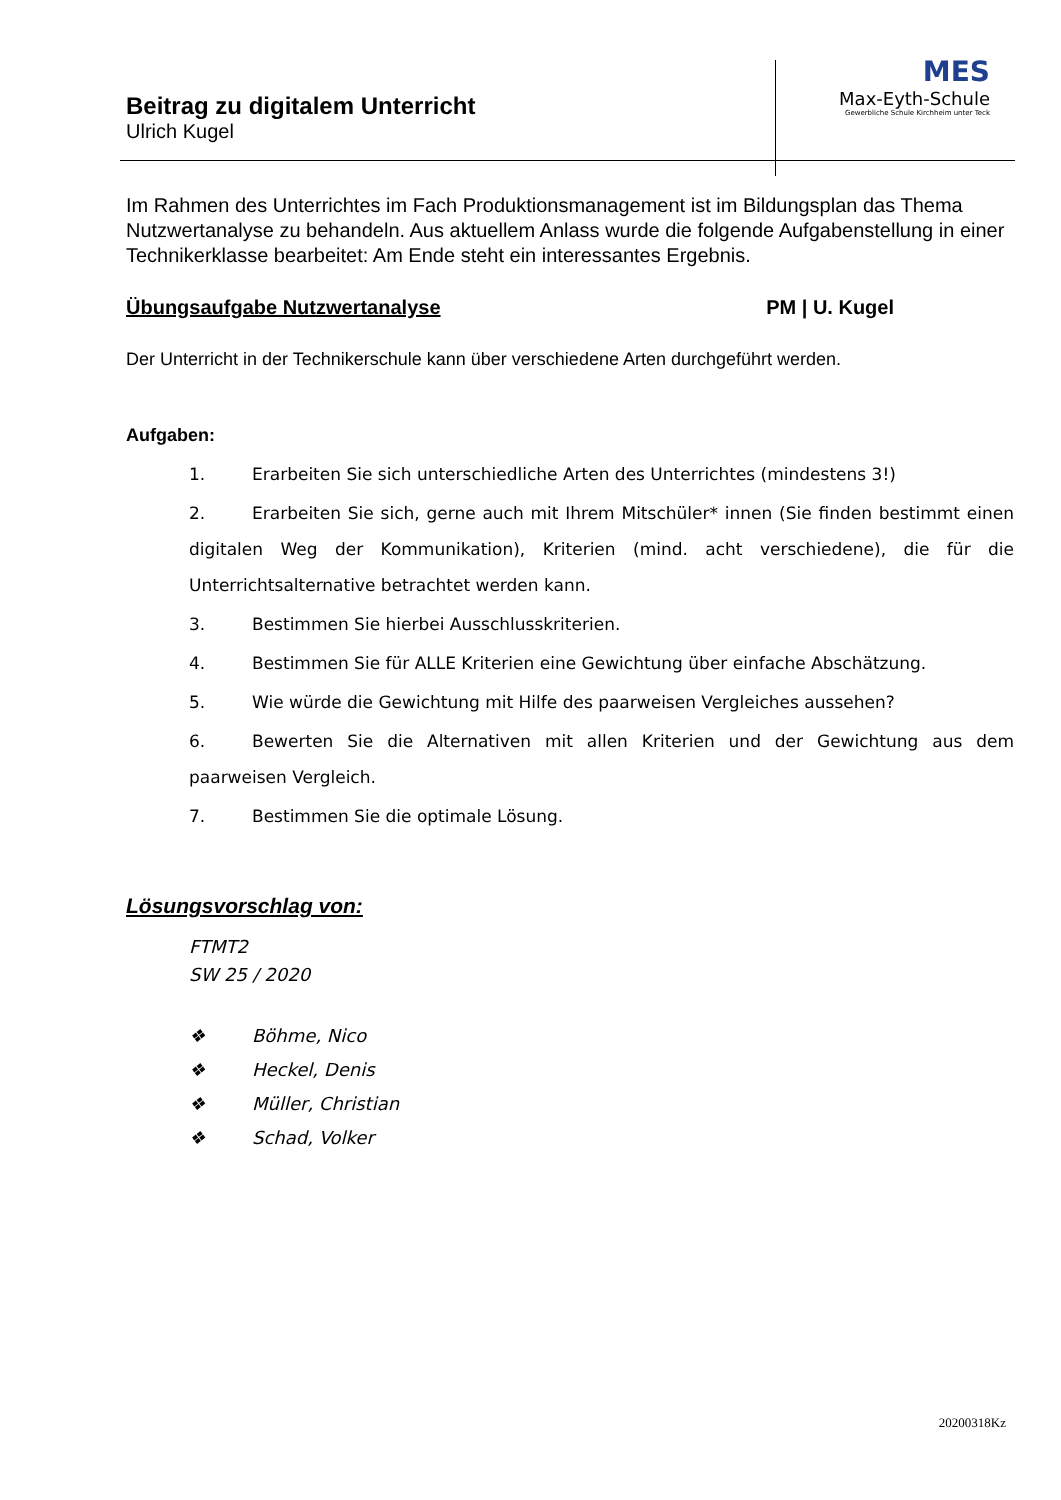MES
Max-Eyth-Schule
Gewerbliche Schule Kirchheim unter Teck
Beitrag zu digitalem Unterricht
Ulrich Kugel
Im Rahmen des Unterrichtes im Fach Produktionsmanagement ist im Bildungsplan das Thema Nutzwertanalyse zu behandeln. Aus aktuellem Anlass wurde die folgende Aufgabenstellung in einer Technikerklasse bearbeitet: Am Ende steht ein interessantes Ergebnis.
Übungsaufgabe Nutzwertanalyse PM | U. Kugel
Der Unterricht in der Technikerschule kann über verschiedene Arten durchgeführt werden.
Aufgaben:
1. Erarbeiten Sie sich unterschiedliche Arten des Unterrichtes (mindestens 3!)
2. Erarbeiten Sie sich, gerne auch mit Ihrem Mitschüler* innen (Sie finden bestimmt einen digitalen Weg der Kommunikation), Kriterien (mind. acht verschiedene), die für die Unterrichtsalternative betrachtet werden kann.
3. Bestimmen Sie hierbei Ausschlusskriterien.
4. Bestimmen Sie für ALLE Kriterien eine Gewichtung über einfache Abschätzung.
5. Wie würde die Gewichtung mit Hilfe des paarweisen Vergleiches aussehen?
6. Bewerten Sie die Alternativen mit allen Kriterien und der Gewichtung aus dem paarweisen Vergleich.
7. Bestimmen Sie die optimale Lösung.
Lösungsvorschlag von:
FTMT2
SW 25 / 2020
❖ Böhme, Nico
❖ Heckel, Denis
❖ Müller, Christian
❖ Schad, Volker
20200318Kz